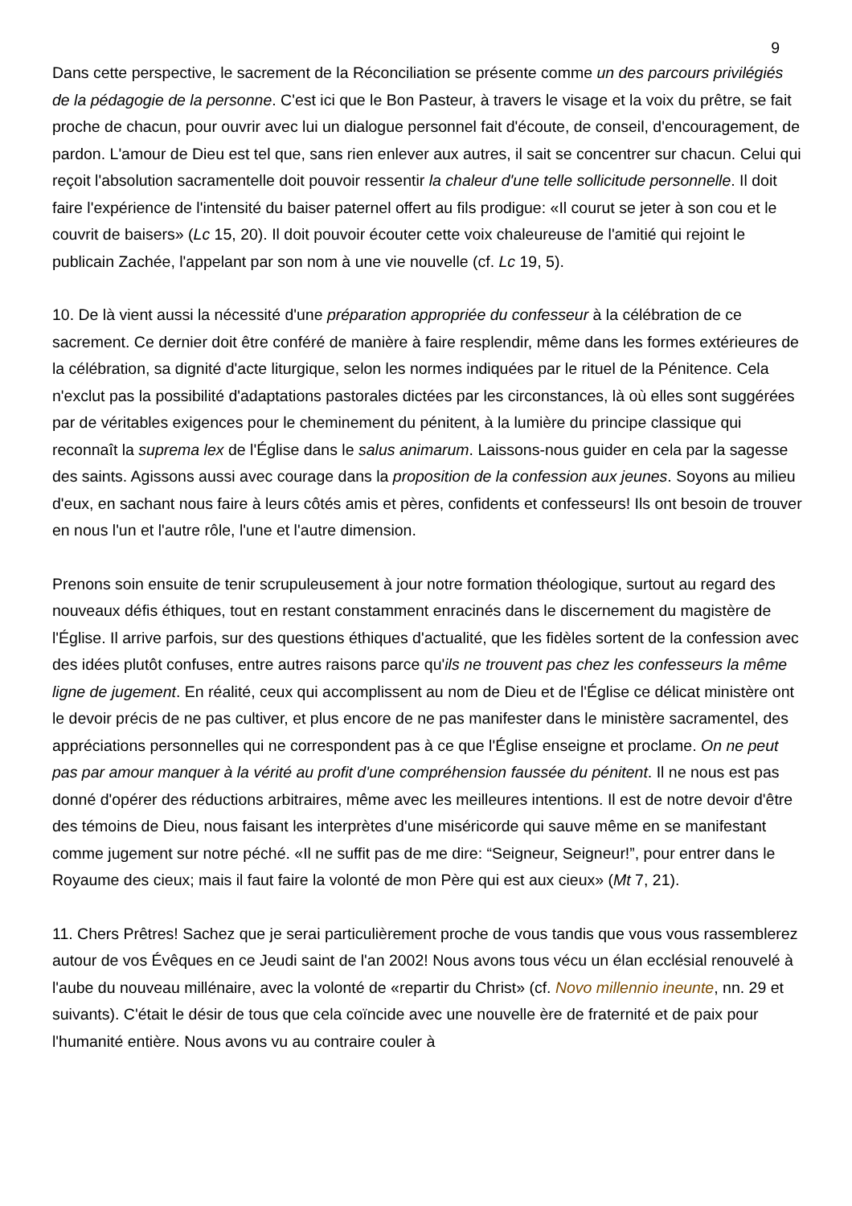9
Dans cette perspective, le sacrement de la Réconciliation se présente comme un des parcours privilégiés de la pédagogie de la personne. C'est ici que le Bon Pasteur, à travers le visage et la voix du prêtre, se fait proche de chacun, pour ouvrir avec lui un dialogue personnel fait d'écoute, de conseil, d'encouragement, de pardon. L'amour de Dieu est tel que, sans rien enlever aux autres, il sait se concentrer sur chacun. Celui qui reçoit l'absolution sacramentelle doit pouvoir ressentir la chaleur d'une telle sollicitude personnelle. Il doit faire l'expérience de l'intensité du baiser paternel offert au fils prodigue: «Il courut se jeter à son cou et le couvrit de baisers» (Lc 15, 20). Il doit pouvoir écouter cette voix chaleureuse de l'amitié qui rejoint le publicain Zachée, l'appelant par son nom à une vie nouvelle (cf. Lc 19, 5).
10. De là vient aussi la nécessité d'une préparation appropriée du confesseur à la célébration de ce sacrement. Ce dernier doit être conféré de manière à faire resplendir, même dans les formes extérieures de la célébration, sa dignité d'acte liturgique, selon les normes indiquées par le rituel de la Pénitence. Cela n'exclut pas la possibilité d'adaptations pastorales dictées par les circonstances, là où elles sont suggérées par de véritables exigences pour le cheminement du pénitent, à la lumière du principe classique qui reconnaît la suprema lex de l'Église dans le salus animarum. Laissons-nous guider en cela par la sagesse des saints. Agissons aussi avec courage dans la proposition de la confession aux jeunes. Soyons au milieu d'eux, en sachant nous faire à leurs côtés amis et pères, confidents et confesseurs! Ils ont besoin de trouver en nous l'un et l'autre rôle, l'une et l'autre dimension.
Prenons soin ensuite de tenir scrupuleusement à jour notre formation théologique, surtout au regard des nouveaux défis éthiques, tout en restant constamment enracinés dans le discernement du magistère de l'Église. Il arrive parfois, sur des questions éthiques d'actualité, que les fidèles sortent de la confession avec des idées plutôt confuses, entre autres raisons parce qu'ils ne trouvent pas chez les confesseurs la même ligne de jugement. En réalité, ceux qui accomplissent au nom de Dieu et de l'Église ce délicat ministère ont le devoir précis de ne pas cultiver, et plus encore de ne pas manifester dans le ministère sacramentel, des appréciations personnelles qui ne correspondent pas à ce que l'Église enseigne et proclame. On ne peut pas par amour manquer à la vérité au profit d'une compréhension faussée du pénitent. Il ne nous est pas donné d'opérer des réductions arbitraires, même avec les meilleures intentions. Il est de notre devoir d'être des témoins de Dieu, nous faisant les interprètes d'une miséricorde qui sauve même en se manifestant comme jugement sur notre péché. «Il ne suffit pas de me dire: “Seigneur, Seigneur!”, pour entrer dans le Royaume des cieux; mais il faut faire la volonté de mon Père qui est aux cieux» (Mt 7, 21).
11. Chers Prêtres! Sachez que je serai particulièrement proche de vous tandis que vous vous rassemblerez autour de vos Évêques en ce Jeudi saint de l'an 2002! Nous avons tous vécu un élan ecclésial renouvelé à l'aube du nouveau millénaire, avec la volonté de «repartir du Christ» (cf. Novo millennio ineunte, nn. 29 et suivants). C'était le désir de tous que cela coïncide avec une nouvelle ère de fraternité et de paix pour l'humanité entière. Nous avons vu au contraire couler à